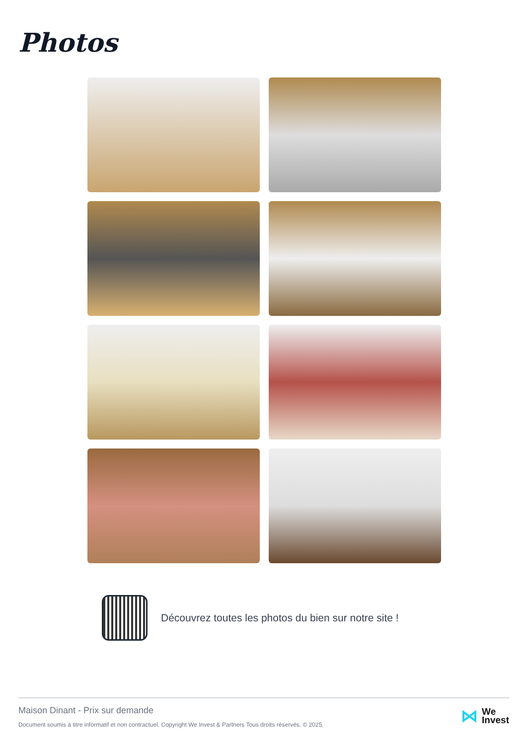Photos
Découvrez toutes les photos du bien sur notre site !
Maison Dinant - Prix sur demande
Document soumis à titre informatif et non contractuel. Copyright We Invest & Partners Tous droits réservés. © 2025.
⋈ We
Invest